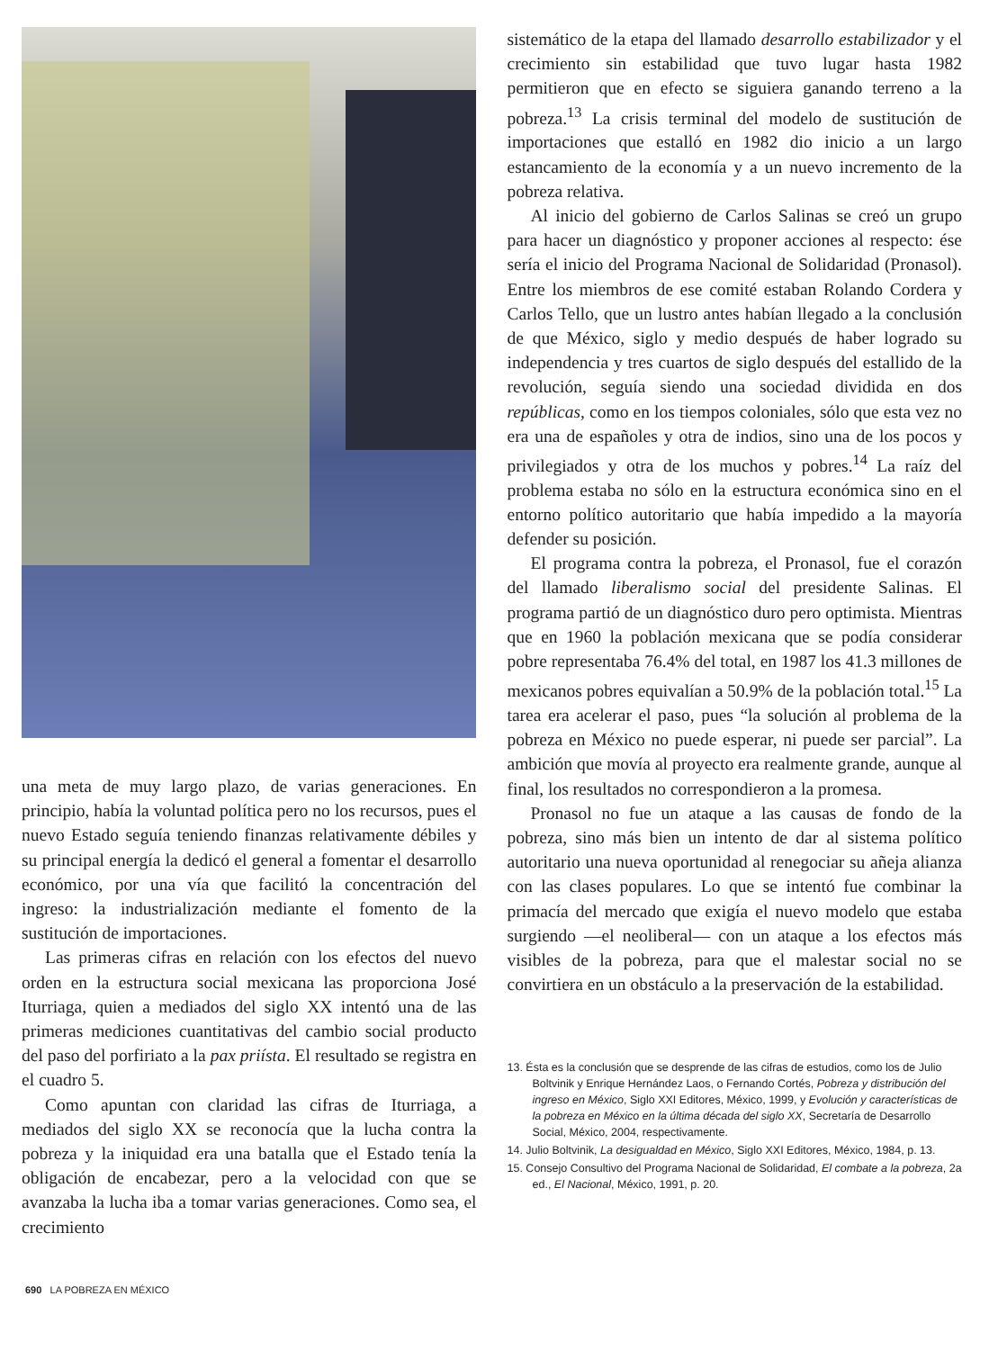una meta de muy largo plazo, de varias generaciones. En principio, había la voluntad política pero no los recursos, pues el nuevo Estado seguía teniendo finanzas relativamente débiles y su principal energía la dedicó el general a fomentar el desarrollo económico, por una vía que facilitó la concentración del ingreso: la industrialización mediante el fomento de la sustitución de importaciones.
Las primeras cifras en relación con los efectos del nuevo orden en la estructura social mexicana las proporciona José Iturriaga, quien a mediados del siglo XX intentó una de las primeras mediciones cuantitativas del cambio social producto del paso del porfiriato a la pax priísta. El resultado se registra en el cuadro 5.
Como apuntan con claridad las cifras de Iturriaga, a mediados del siglo XX se reconocía que la lucha contra la pobreza y la iniquidad era una batalla que el Estado tenía la obligación de encabezar, pero a la velocidad con que se avanzaba la lucha iba a tomar varias generaciones. Como sea, el crecimiento
sistemático de la etapa del llamado desarrollo estabilizador y el crecimiento sin estabilidad que tuvo lugar hasta 1982 permitieron que en efecto se siguiera ganando terreno a la pobreza.<sup>13</sup> La crisis terminal del modelo de sustitución de importaciones que estalló en 1982 dio inicio a un largo estancamiento de la economía y a un nuevo incremento de la pobreza relativa.
Al inicio del gobierno de Carlos Salinas se creó un grupo para hacer un diagnóstico y proponer acciones al respecto: ése sería el inicio del Programa Nacional de Solidaridad (Pronasol). Entre los miembros de ese comité estaban Rolando Cordera y Carlos Tello, que un lustro antes habían llegado a la conclusión de que México, siglo y medio después de haber logrado su independencia y tres cuartos de siglo después del estallido de la revolución, seguía siendo una sociedad dividida en dos repúblicas, como en los tiempos coloniales, sólo que esta vez no era una de españoles y otra de indios, sino una de los pocos y privilegiados y otra de los muchos y pobres.<sup>14</sup> La raíz del problema estaba no sólo en la estructura económica sino en el entorno político autoritario que había impedido a la mayoría defender su posición.
El programa contra la pobreza, el Pronasol, fue el corazón del llamado liberalismo social del presidente Salinas. El programa partió de un diagnóstico duro pero optimista. Mientras que en 1960 la población mexicana que se podía considerar pobre representaba 76.4% del total, en 1987 los 41.3 millones de mexicanos pobres equivalían a 50.9% de la población total.<sup>15</sup> La tarea era acelerar el paso, pues “la solución al problema de la pobreza en México no puede esperar, ni puede ser parcial”. La ambición que movía al proyecto era realmente grande, aunque al final, los resultados no correspondieron a la promesa.
Pronasol no fue un ataque a las causas de fondo de la pobreza, sino más bien un intento de dar al sistema político autoritario una nueva oportunidad al renegociar su añeja alianza con las clases populares. Lo que se intentó fue combinar la primacía del mercado que exigía el nuevo modelo que estaba surgiendo —el neoliberal— con un ataque a los efectos más visibles de la pobreza, para que el malestar social no se convirtiera en un obstáculo a la preservación de la estabilidad.
13. Ésta es la conclusión que se desprende de las cifras de estudios, como los de Julio Boltvinik y Enrique Hernández Laos, o Fernando Cortés, Pobreza y distribución del ingreso en México, Siglo XXI Editores, México, 1999, y Evolución y características de la pobreza en México en la última década del siglo XX, Secretaría de Desarrollo Social, México, 2004, respectivamente.
14. Julio Boltvinik, La desigualdad en México, Siglo XXI Editores, México, 1984, p. 13.
15. Consejo Consultivo del Programa Nacional de Solidaridad, El combate a la pobreza, 2a ed., El Nacional, México, 1991, p. 20.
690 LA POBREZA EN MÉXICO